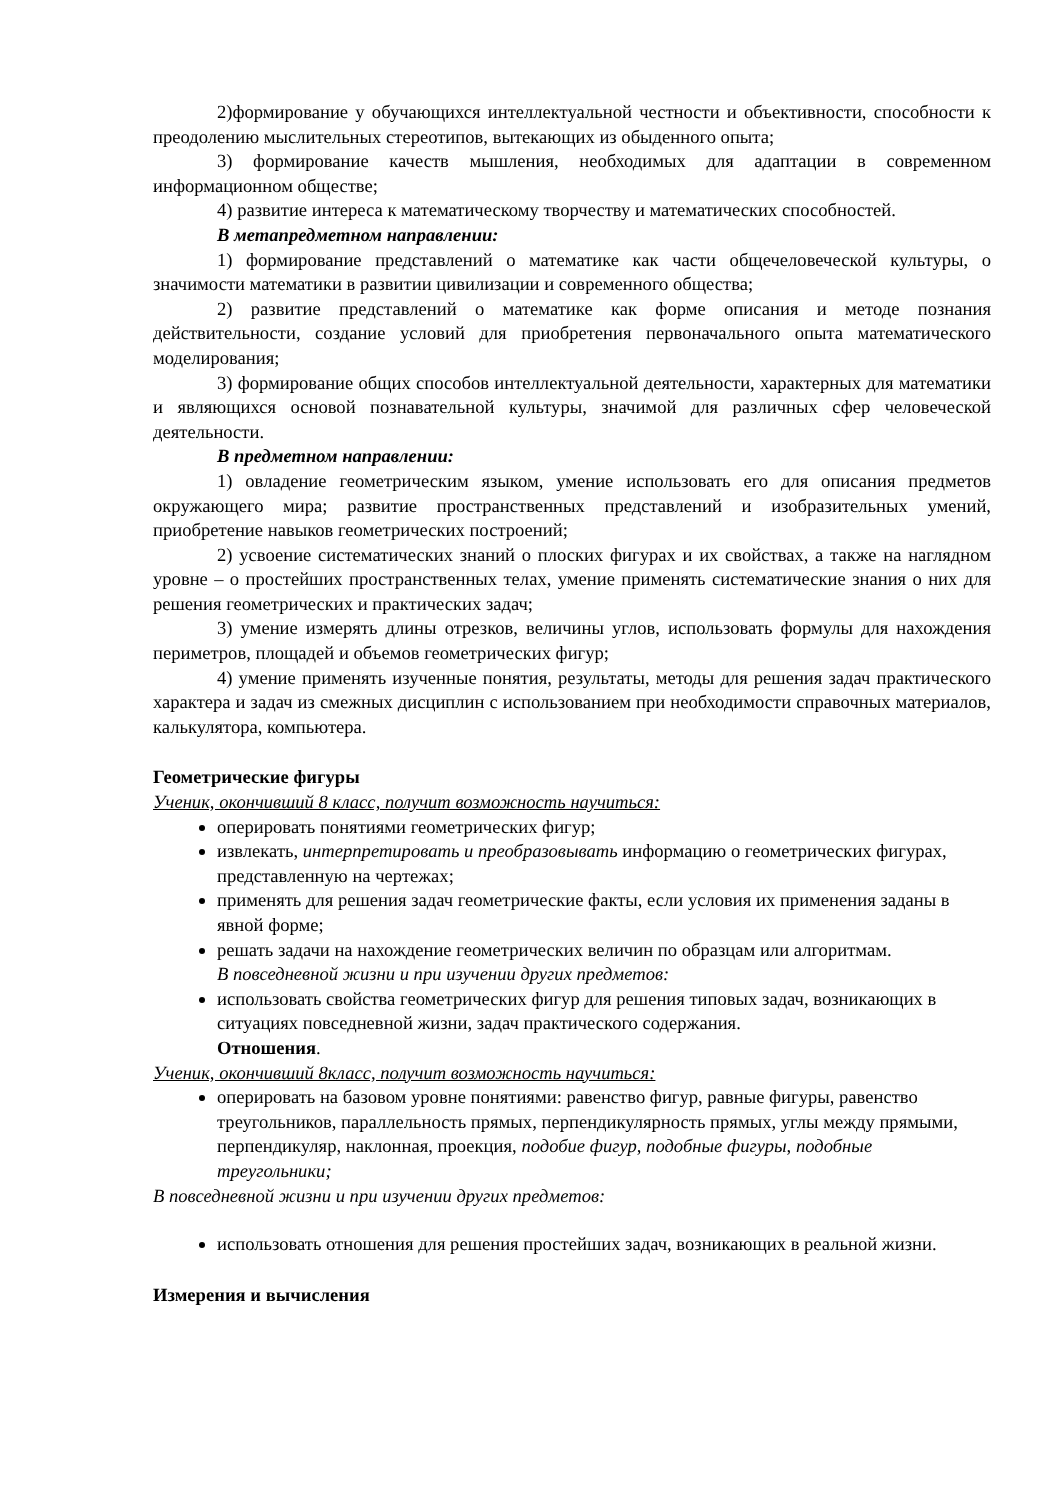2)формирование у обучающихся интеллектуальной честности и объективности, способности к преодолению мыслительных стереотипов, вытекающих из обыденного опыта;
3) формирование качеств мышления, необходимых для адаптации в современном информационном обществе;
4) развитие интереса к математическому творчеству и математических способностей.
В метапредметном направлении:
1) формирование представлений о математике как части общечеловеческой культуры, о значимости математики в развитии цивилизации и современного общества;
2) развитие представлений о математике как форме описания и методе познания действительности, создание условий для приобретения первоначального опыта математического моделирования;
3) формирование общих способов интеллектуальной деятельности, характерных для математики и являющихся основой познавательной культуры, значимой для различных сфер человеческой деятельности.
В предметном направлении:
1) овладение геометрическим языком, умение использовать его для описания предметов окружающего мира; развитие пространственных представлений и изобразительных умений, приобретение навыков геометрических построений;
2) усвоение систематических знаний о плоских фигурах и их свойствах, а также на наглядном уровне – о простейших пространственных телах, умение применять систематические знания о них для решения геометрических и практических задач;
3) умение измерять длины отрезков, величины углов, использовать формулы для нахождения периметров, площадей и объемов геометрических фигур;
4) умение применять изученные понятия, результаты, методы для решения задач практического характера и задач из смежных дисциплин с использованием при необходимости справочных материалов, калькулятора, компьютера.
Геометрические фигуры
Ученик, окончивший 8 класс, получит возможность научиться:
оперировать понятиями геометрических фигур;
извлекать, интерпретировать и преобразовывать информацию о геометрических фигурах, представленную на чертежах;
применять для решения задач геометрические факты, если условия их применения заданы в явной форме;
решать задачи на нахождение геометрических величин по образцам или алгоритмам.
В повседневной жизни и при изучении других предметов:
использовать свойства геометрических фигур для решения типовых задач, возникающих в ситуациях повседневной жизни, задач практического содержания.
Отношения.
Ученик, окончивший 8класс, получит возможность научиться:
оперировать на базовом уровне понятиями: равенство фигур, равные фигуры, равенство треугольников, параллельность прямых, перпендикулярность прямых, углы между прямыми, перпендикуляр, наклонная, проекция, подобие фигур, подобные фигуры, подобные треугольники;
В повседневной жизни и при изучении других предметов:
использовать отношения для решения простейших задач, возникающих в реальной жизни.
Измерения и вычисления